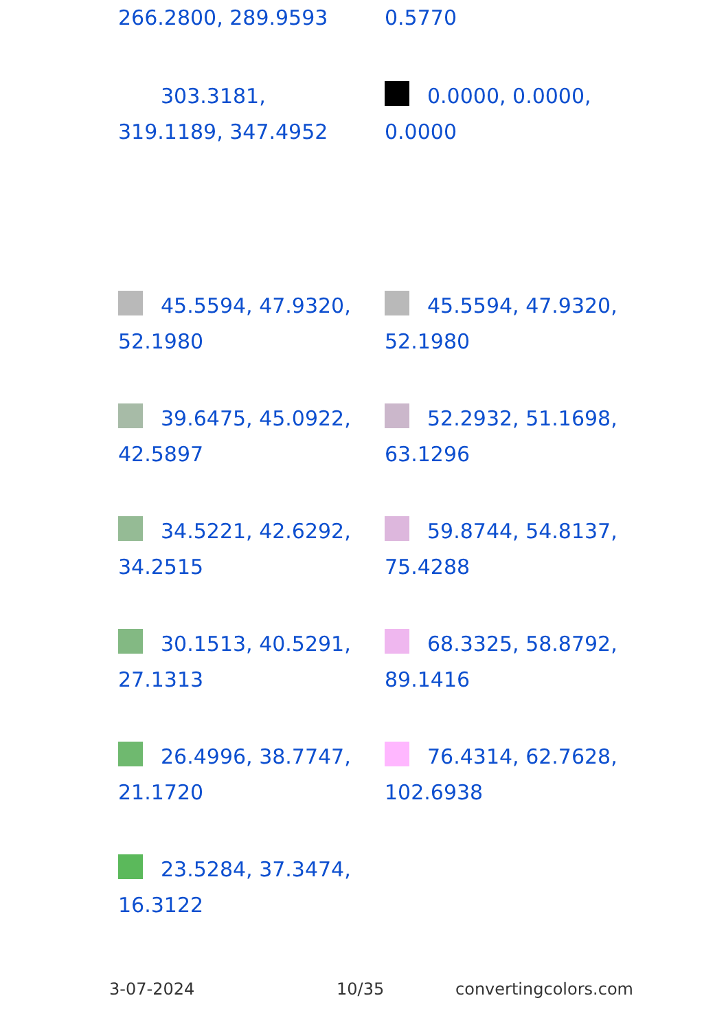266.2800, 289.9593 0.5770
303.3181, 319.1189, 347.4952
0.0000, 0.0000, 0.0000
45.5594, 47.9320, 52.1980
45.5594, 47.9320, 52.1980
39.6475, 45.0922, 42.5897
52.2932, 51.1698, 63.1296
34.5221, 42.6292, 34.2515
59.8744, 54.8137, 75.4288
30.1513, 40.5291, 27.1313
68.3325, 58.8792, 89.1416
26.4996, 38.7747, 21.1720
76.4314, 62.7628, 102.6938
23.5284, 37.3474, 16.3122
3-07-2024 10/35 convertingcolors.com